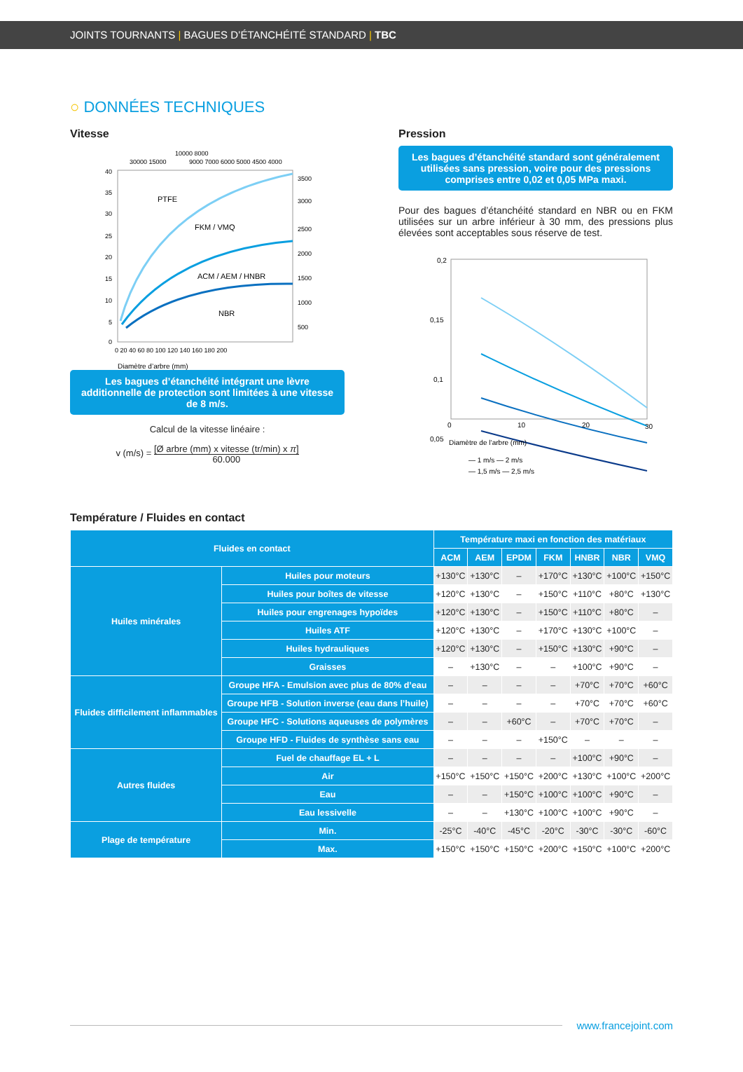JOINTS TOURNANTS | BAGUES D’ÉTANCHÉITÉ STANDARD | TBC
○ DONNÉES TECHNIQUES
Vitesse
10000 8000
30000 15000
9000 7000 6000 5000 4500 4000
40
35
30
25
20
15
10
5
0
3500
3000
2500
2000
1500
1000
500
PTFE
FKM / VMQ
ACM / AEM / HNBR
NBR
0 20 40 60 80 100 120 140 160 180 200
Diamètre d’arbre (mm)
Les bagues d’étanchéité intégrant une lèvre additionnelle de protection sont limitées à une vitesse de 8 m/s.
Calcul de la vitesse linéaire :
v (m/s) = [Ø arbre (mm) x vitesse (tr/min) x π]
60.000
Pression
Les bagues d’étanchéité standard sont généralement utilisées sans pression, voire pour des pressions comprises entre 0,02 et 0,05 MPa maxi.
Pour des bagues d’étanchéité standard en NBR ou en FKM utilisées sur un arbre inférieur à 30 mm, des pressions plus élevées sont acceptables sous réserve de test.
0,2
0,15
0,1
0,05
0
10
20
30
Diamètre de l’arbre (mm)
— 1 m/s — 2 m/s
— 1,5 m/s — 2,5 m/s
Température / Fluides en contact
| Fluides en contact | | Température maxi en fonction des matériaux | | | | | | |
| --- | --- | --- | --- | --- | --- | --- | --- | --- |
| | | ACM | AEM | EPDM | FKM | HNBR | NBR | VMQ |
| Huiles minérales | Huiles pour moteurs | +130°C | +130°C | – | +170°C | +130°C | +100°C | +150°C |
| | Huiles pour boîtes de vitesse | +120°C | +130°C | – | +150°C | +110°C | +80°C | +130°C |
| | Huiles pour engrenages hypoïdes | +120°C | +130°C | – | +150°C | +110°C | +80°C | – |
| | Huiles ATF | +120°C | +130°C | – | +170°C | +130°C | +100°C | – |
| | Huiles hydrauliques | +120°C | +130°C | – | +150°C | +130°C | +90°C | – |
| | Graisses | – | +130°C | – | – | +100°C | +90°C | – |
| Fluides difficilement inflammables | Groupe HFA - Emulsion avec plus de 80% d’eau | – | – | – | – | +70°C | +70°C | +60°C |
| | Groupe HFB - Solution inverse (eau dans l’huile) | – | – | – | – | +70°C | +70°C | +60°C |
| | Groupe HFC - Solutions aqueuses de polymères | – | – | +60°C | – | +70°C | +70°C | – |
| | Groupe HFD - Fluides de synthèse sans eau | – | – | – | +150°C | – | – | – |
| Autres fluides | Fuel de chauffage EL + L | – | – | – | – | +100°C | +90°C | – |
| | Air | +150°C | +150°C | +150°C | +200°C | +130°C | +100°C | +200°C |
| | Eau | – | – | +150°C | +100°C | +100°C | +90°C | – |
| | Eau lessivelle | – | – | +130°C | +100°C | +100°C | +90°C | – |
| Plage de température | Min. | -25°C | -40°C | -45°C | -20°C | -30°C | -30°C | -60°C |
| | Max. | +150°C | +150°C | +150°C | +200°C | +150°C | +100°C | +200°C |
www.francejoint.com